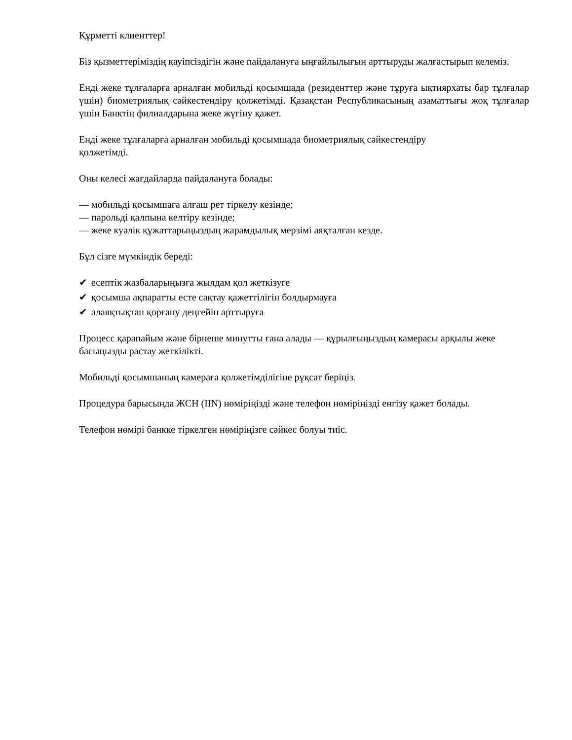Құрметті клиенттер!
Біз қызметтеріміздің қауіпсіздігін және пайдалануға ыңғайлылығын арттыруды жалғастырып келеміз.
Енді жеке тұлғаларға арналған мобильді қосымшада (резиденттер және тұруға ықтиярхаты бар тұлғалар үшін) биометриялық сәйкестендіру қолжетімді. Қазақстан Республикасының азаматтығы жоқ тұлғалар үшін Банктің филиалдарына жеке жүгіну қажет.
Енді жеке тұлғаларға арналған мобильді қосымшада биометриялық сәйкестендіру
қолжетімді.
Оны келесі жағдайларда пайдалануға болады:
— мобильді қосымшаға алғаш рет тіркелу кезінде;
— парольді қалпына келтіру кезінде;
— жеке куәлік құжаттарыңыздың жарамдылық мерзімі аяқталған кезде.
Бұл сізге мүмкіндік береді:
✔ есептік жазбаларыңызға жылдам қол жеткізуге
✔ қосымша ақпаратты есте сақтау қажеттілігін болдырмауға
✔ алаяқтықтан қорғану деңгейін арттыруға
Процесс қарапайым және бірнеше минутты ғана алады — құрылғыңыздың камерасы арқылы жеке басыңызды растау жеткілікті.
Мобильді қосымшаның камераға қолжетімділігіне рұқсат беріңіз.
Процедура барысында ЖСН (IIN) нөміріңізді және телефон нөміріңізді енгізу қажет болады.
Телефон нөмірі банкке тіркелген нөміріңізге сәйкес болуы тиіс.